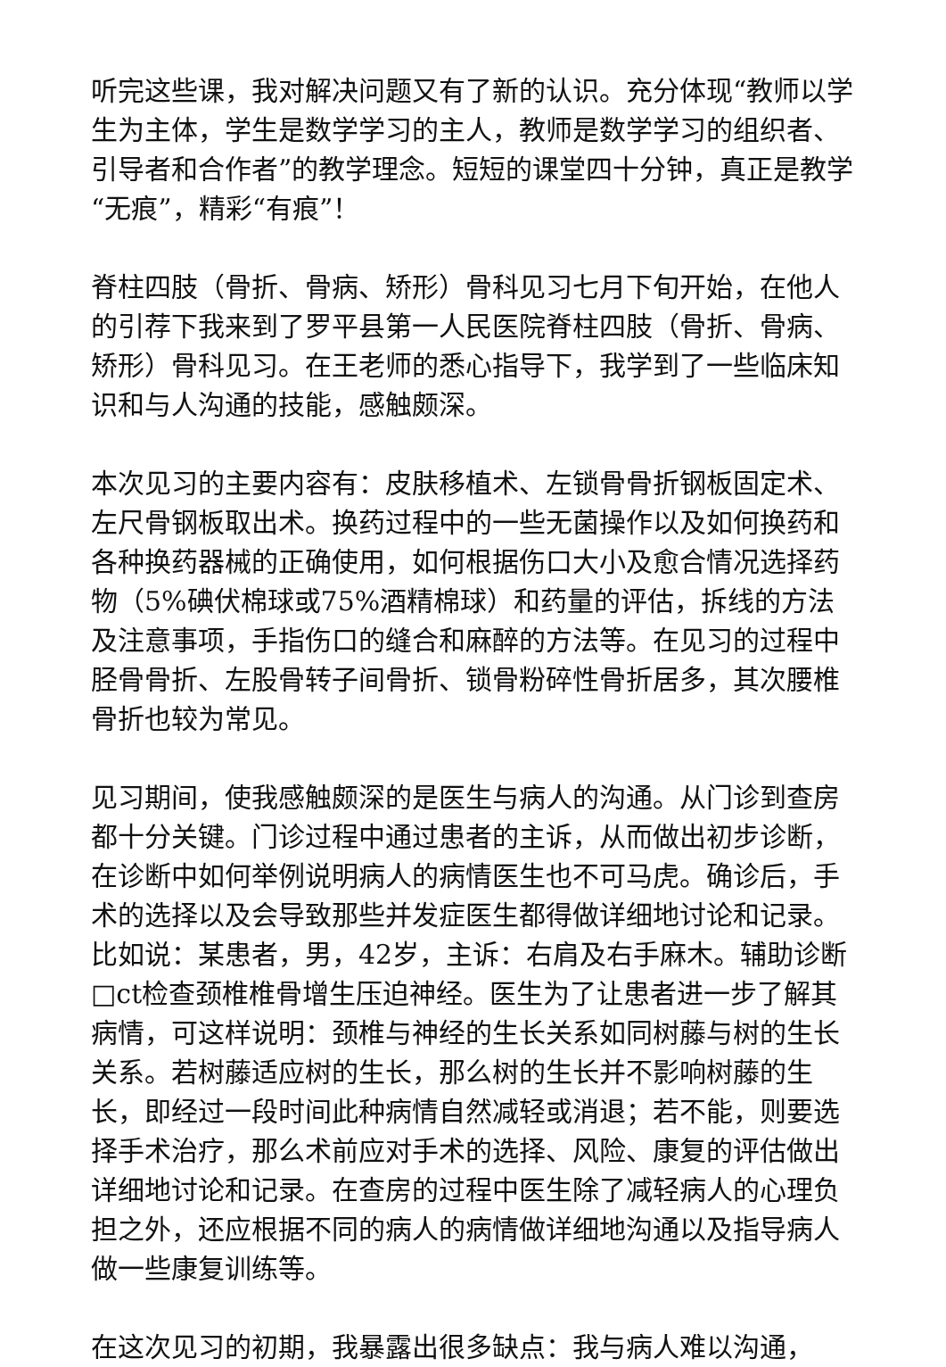听完这些课，我对解决问题又有了新的认识。充分体现“教师以学生为主体，学生是数学学习的主人，教师是数学学习的组织者、引导者和合作者”的教学理念。短短的课堂四十分钟，真正是教学“无痕”，精彩“有痕”！
脊柱四肢（骨折、骨病、矫形）骨科见习七月下旬开始，在他人的引荐下我来到了罗平县第一人民医院脊柱四肢（骨折、骨病、矫形）骨科见习。在王老师的悉心指导下，我学到了一些临床知识和与人沟通的技能，感触颇深。
本次见习的主要内容有：皮肤移植术、左锁骨骨折钢板固定术、左尺骨钢板取出术。换药过程中的一些无菌操作以及如何换药和各种换药器械的正确使用，如何根据伤口大小及愈合情况选择药物（5%碘伏棉球或75%酒精棉球）和药量的评估，拆线的方法及注意事项，手指伤口的缝合和麻醉的方法等。在见习的过程中胫骨骨折、左股骨转子间骨折、锁骨粉碎性骨折居多，其次腰椎骨折也较为常见。
见习期间，使我感触颇深的是医生与病人的沟通。从门诊到查房都十分关键。门诊过程中通过患者的主诉，从而做出初步诊断，在诊断中如何举例说明病人的病情医生也不可马虎。确诊后，手术的选择以及会导致那些并发症医生都得做详细地讨论和记录。比如说：某患者，男，42岁，主诉：右肩及右手麻木。辅助诊断□ct检查颈椎椎骨增生压迫神经。医生为了让患者进一步了解其病情，可这样说明：颈椎与神经的生长关系如同树藤与树的生长关系。若树藤适应树的生长，那么树的生长并不影响树藤的生长，即经过一段时间此种病情自然减轻或消退；若不能，则要选择手术治疗，那么术前应对手术的选择、风险、康复的评估做出详细地讨论和记录。在查房的过程中医生除了减轻病人的心理负担之外，还应根据不同的病人的病情做详细地沟通以及指导病人做一些康复训练等。
在这次见习的初期，我暴露出很多缺点：我与病人难以沟通，